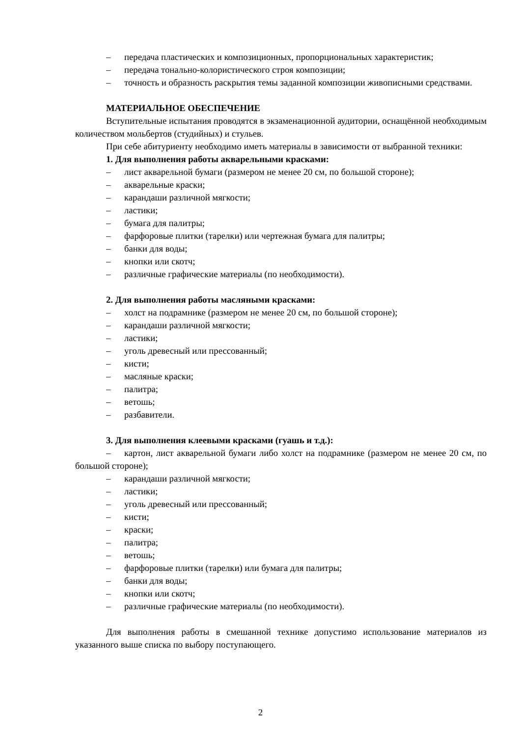– передача пластических и композиционных, пропорциональных характеристик;
– передача тонально-колористического строя композиции;
– точность и образность раскрытия темы заданной композиции живописными средствами.
МАТЕРИАЛЬНОЕ ОБЕСПЕЧЕНИЕ
Вступительные испытания проводятся в экзаменационной аудитории, оснащённой необходимым количеством мольбертов (студийных) и стульев.
При себе абитуриенту необходимо иметь материалы в зависимости от выбранной техники:
1. Для выполнения работы акварельными красками:
– лист акварельной бумаги (размером не менее 20 см, по большой стороне);
– акварельные краски;
– карандаши различной мягкости;
– ластики;
– бумага для палитры;
– фарфоровые плитки (тарелки) или чертежная бумага для палитры;
– банки для воды;
– кнопки или скотч;
– различные графические материалы (по необходимости).
2. Для выполнения работы масляными красками:
– холст на подрамнике (размером не менее 20 см, по большой стороне);
– карандаши различной мягкости;
– ластики;
– уголь древесный или прессованный;
– кисти;
– масляные краски;
– палитра;
– ветошь;
– разбавители.
3. Для выполнения клеевыми красками (гуашь и т.д.):
– картон, лист акварельной бумаги либо холст на подрамнике (размером не менее 20 см, по большой стороне);
– карандаши различной мягкости;
– ластики;
– уголь древесный или прессованный;
– кисти;
– краски;
– палитра;
– ветошь;
– фарфоровые плитки (тарелки) или бумага для палитры;
– банки для воды;
– кнопки или скотч;
– различные графические материалы (по необходимости).
Для выполнения работы в смешанной технике допустимо использование материалов из указанного выше списка по выбору поступающего.
2